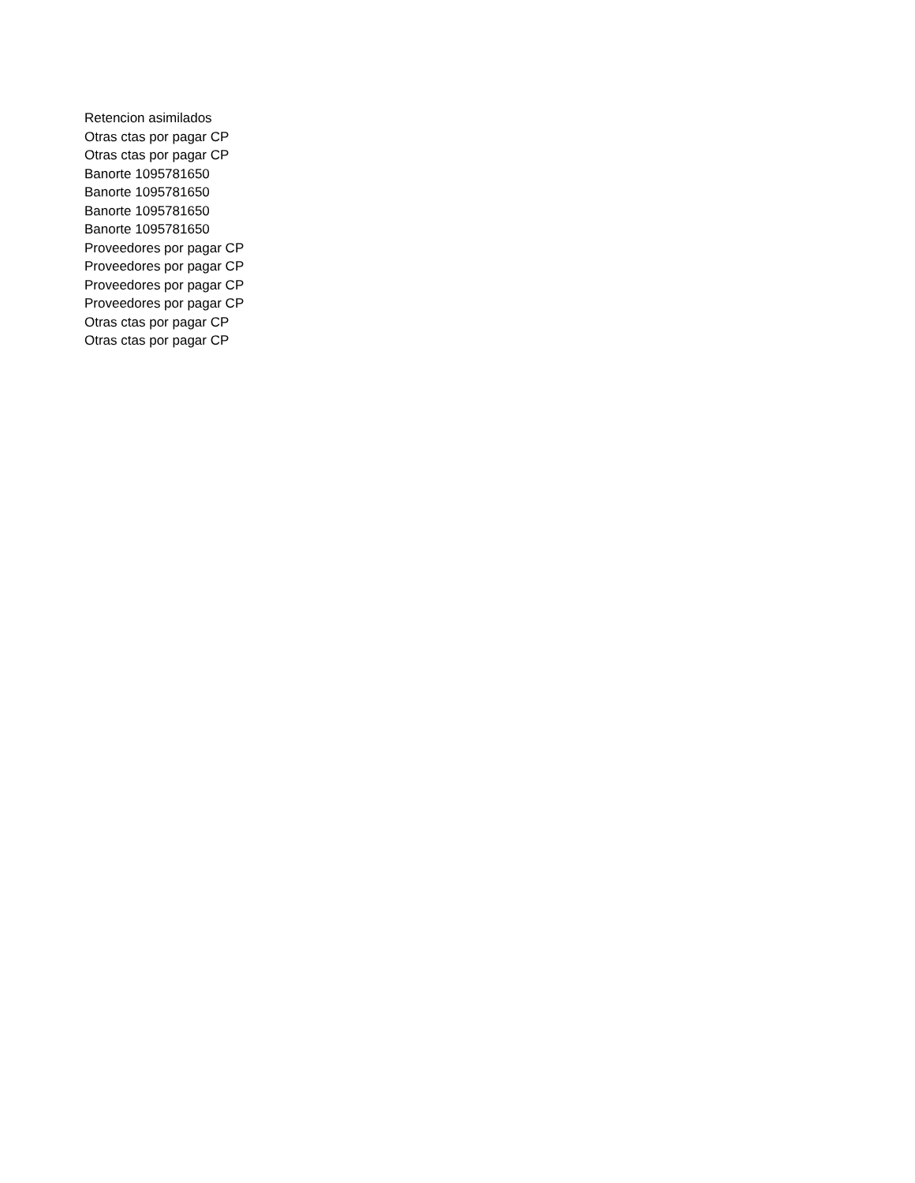| Retencion asimilados |
| Otras ctas por pagar CP |
| Otras ctas por pagar CP |
| Banorte 1095781650 |
| Banorte 1095781650 |
| Banorte 1095781650 |
| Banorte 1095781650 |
| Proveedores por pagar CP |
| Proveedores por pagar CP |
| Proveedores por pagar CP |
| Proveedores por pagar CP |
| Otras ctas por pagar CP |
| Otras ctas por pagar CP |